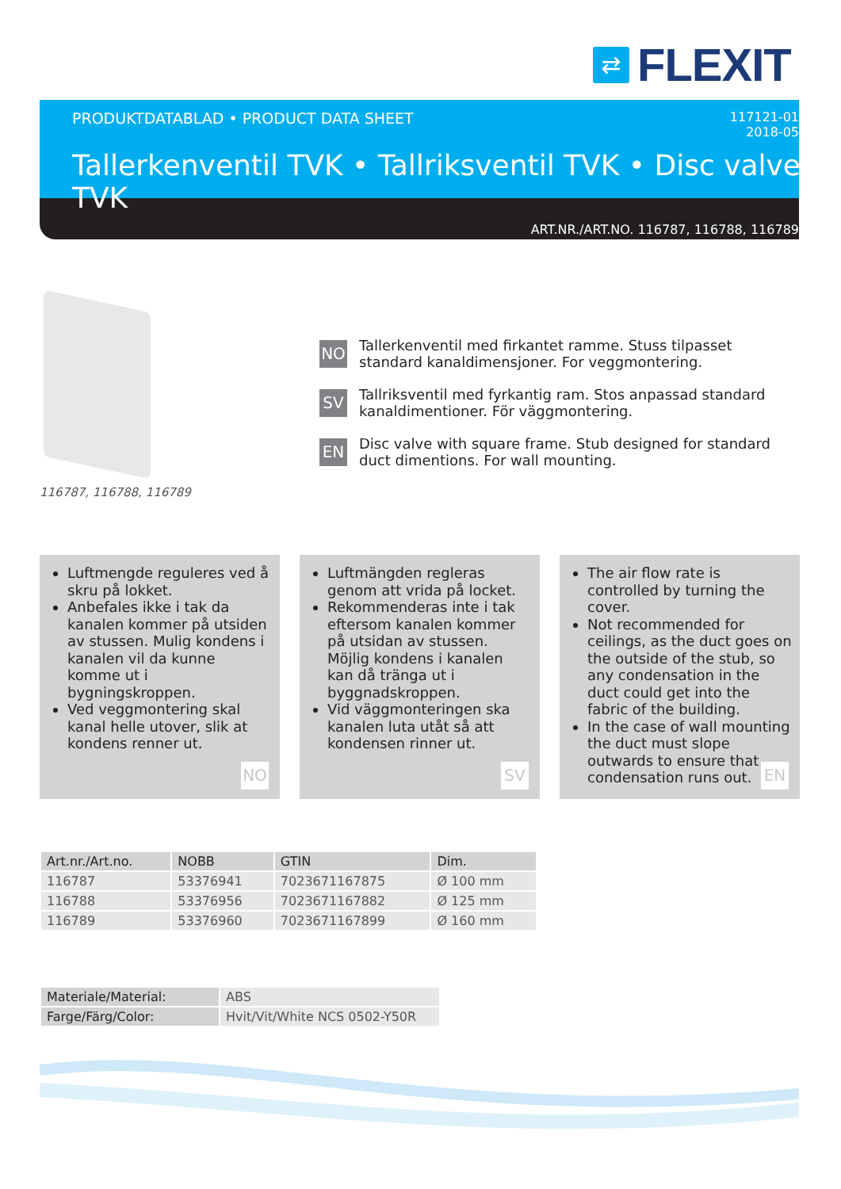⇄
FLEXIT
PRODUKTDATABLAD • PRODUCT DATA SHEET
117121-01
2018-05
Tallerkenventil TVK • Tallriksventil TVK • Disc valve TVK
ART.NR./ART.NO. 116787, 116788, 116789
116787, 116788, 116789
NO
Tallerkenventil med firkantet ramme. Stuss tilpasset standard kanaldimensjoner. For veggmontering.
SV
Tallriksventil med fyrkantig ram. Stos anpassad standard kanaldimentioner. För väggmontering.
EN
Disc valve with square frame. Stub designed for standard duct dimentions. For wall mounting.
Luftmengde reguleres ved å skru på lokket.
Anbefales ikke i tak da kanalen kommer på utsiden av stussen. Mulig kondens i kanalen vil da kunne komme ut i bygningskroppen.
Ved veggmontering skal kanal helle utover, slik at kondens renner ut.
NO
Luftmängden regleras genom att vrida på locket.
Rekommenderas inte i tak eftersom kanalen kommer på utsidan av stussen. Möjlig kondens i kanalen kan då tränga ut i byggnadskroppen.
Vid väggmonteringen ska kanalen luta utåt så att kondensen rinner ut.
SV
The air flow rate is controlled by turning the cover.
Not recommended for ceilings, as the duct goes on the outside of the stub, so any condensation in the duct could get into the fabric of the building.
In the case of wall mounting the duct must slope outwards to ensure that condensation runs out.
EN
| Art.nr./Art.no. | NOBB | GTIN | Dim. |
| --- | --- | --- | --- |
| 116787 | 53376941 | 7023671167875 | Ø 100 mm |
| 116788 | 53376956 | 7023671167882 | Ø 125 mm |
| 116789 | 53376960 | 7023671167899 | Ø 160 mm |
| Materiale/Material: | ABS |
| Farge/Färg/Color: | Hvit/Vit/White NCS 0502-Y50R |